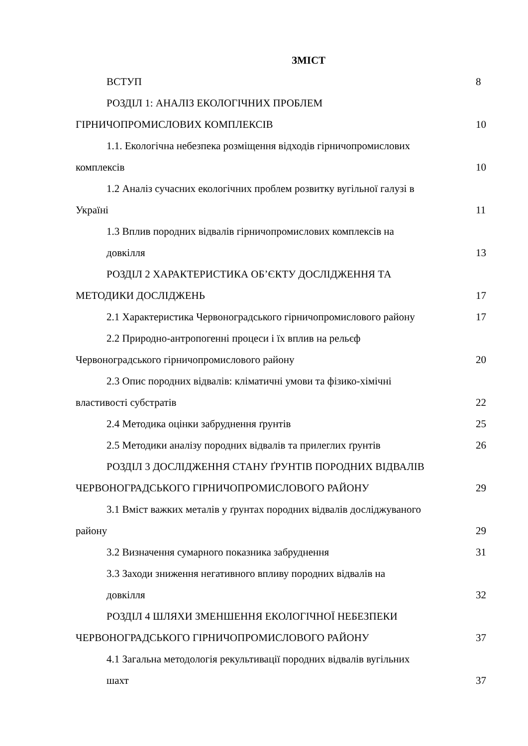ЗМІСТ
ВСТУП 8
РОЗДІЛ 1: АНАЛІЗ ЕКОЛОГІЧНИХ ПРОБЛЕМ
ГІРНИЧОПРОМИСЛОВИХ КОМПЛЕКСІВ 10
1.1. Екологічна небезпека розміщення відходів гірничопромислових
комплексів 10
1.2 Аналіз сучасних екологічних проблем розвитку вугільної галузі в
Україні 11
1.3 Вплив породних відвалів гірничопромислових комплексів на
довкілля 13
РОЗДІЛ 2 ХАРАКТЕРИСТИКА ОБ’ЄКТУ ДОСЛІДЖЕННЯ ТА
МЕТОДИКИ ДОСЛІДЖЕНЬ 17
2.1 Характеристика Червоноградського гірничопромислового району 17
2.2 Природно-антропогенні процеси і їх вплив на рельєф
Червоноградського гірничопромислового району 20
2.3 Опис породних відвалів: кліматичні умови та фізико-хімічні
властивості субстратів 22
2.4 Методика оцінки забруднення ґрунтів 25
2.5 Методики аналізу породних відвалів та прилеглих ґрунтів 26
РОЗДІЛ 3 ДОСЛІДЖЕННЯ СТАНУ ҐРУНТІВ ПОРОДНИХ ВІДВАЛІВ
ЧЕРВОНОГРАДСЬКОГО ГІРНИЧОПРОМИСЛОВОГО РАЙОНУ 29
3.1 Вміст важких металів у ґрунтах породних відвалів досліджуваного
району 29
3.2 Визначення сумарного показника забруднення 31
3.3 Заходи зниження негативного впливу породних відвалів на
довкілля 32
РОЗДІЛ 4 ШЛЯХИ ЗМЕНШЕННЯ ЕКОЛОГІЧНОЇ НЕБЕЗПЕКИ
ЧЕРВОНОГРАДСЬКОГО ГІРНИЧОПРОМИСЛОВОГО РАЙОНУ 37
4.1 Загальна методологія рекультивації породних відвалів вугільних
шахт 37